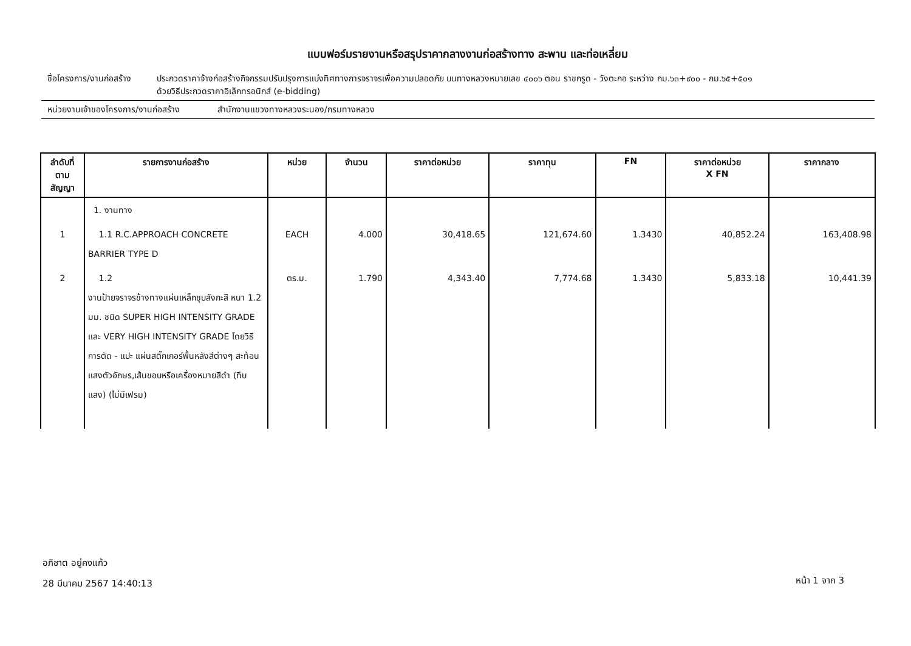แบบฟอร์มรายงานหรือสรุปราคากลางงานก่อสร้างทาง สะพาน และท่อเหลี่ยม
ชื่อโครงการ/งานก่อสร้าง
ประกวดราคาจ้างก่อสร้างกิจกรรมปรับปรุงการแบ่งทิศทางการจราจรเพื่อความปลอดภัย บนทางหลวงหมายเลข ๔๐๐๖ ตอน ราชกรูด - วังตะกอ ระหว่าง กม.๖๓+๙๐๐ - กม.๖๕+๕๐๑
ด้วยวิธีประกวดราคาอิเล็กทรอนิกส์ (e-bidding)
หน่วยงานเจ้าของโครงการ/งานก่อสร้าง
สำนักงานแขวงทางหลวงระนอง/กรมทางหลวง
| ลำดับที่ ตามสัญญา | รายการงานก่อสร้าง | หน่วย | จำนวน | ราคาต่อหน่วย | ราคาทุน | FN | ราคาต่อหน่วย X FN | ราคากลาง |
| --- | --- | --- | --- | --- | --- | --- | --- | --- |
| | 1. งานทาง | | | | | | | |
| 1 | 1.1 R.C.APPROACH CONCRETE BARRIER TYPE D | EACH | 4.000 | 30,418.65 | 121,674.60 | 1.3430 | 40,852.24 | 163,408.98 |
| 2 | 1.2 งานป้ายจราจรข้างทางแผ่นเหล็กชุบสังกะสี หนา 1.2 มม. ชนิด SUPER HIGH INTENSITY GRADE และ VERY HIGH INTENSITY GRADE โดยวิธีการตัด - แปะ แผ่นสติ๊กเกอร์พื้นหลังสีต่างๆ สะท้อนแสงตัวอักษร,เส้นขอบหรือเครื่องหมายสีดำ (ทึบแสง) (ไม่มีเฟรม) | ตร.ม. | 1.790 | 4,343.40 | 7,774.68 | 1.3430 | 5,833.18 | 10,441.39 |
อภิชาต อยู่คงแก้ว
28 มีนาคม 2567 14:40:13
หน้า 1 จาก 3